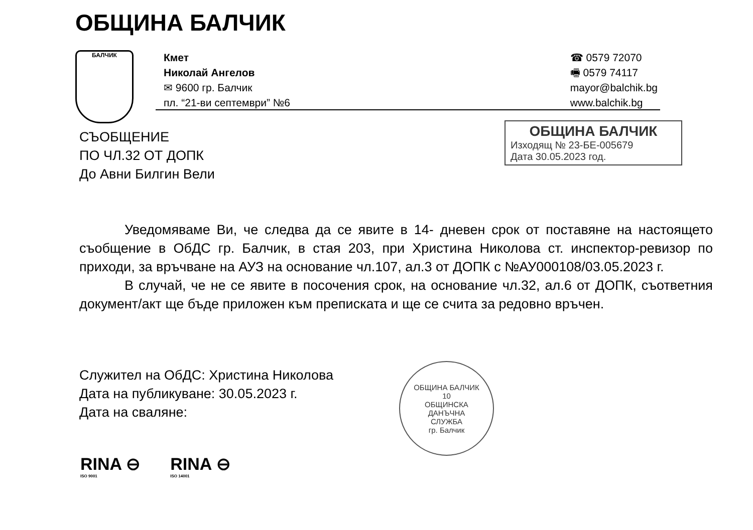ОБЩИНА БАЛЧИК
БАЛЧИК
Кмет
Николай Ангелов
✉ 9600 гр. Балчик
пл. “21-ви септември” №6
☎ 0579 72070
🖷 0579 74117
mayor@balchik.bg
www.balchik.bg
СЪОБЩЕНИЕ
ПО ЧЛ.32 ОТ ДОПК
До Авни Билгин Вели
ОБЩИНА БАЛЧИК
Изходящ № 23-БЕ-005679
Дата 30.05.2023 год.
Уведомяваме Ви, че следва да се явите в 14- дневен срок от поставяне на настоящето съобщение в ОбДС гр. Балчик, в стая 203, при Христина Николова ст. инспектор-ревизор по приходи, за връчване на АУЗ на основание чл.107, ал.3 от ДОПК с №АУ000108/03.05.2023 г.
В случай, че не се явите в посочения срок, на основание чл.32, ал.6 от ДОПК, съответния документ/акт ще бъде приложен към преписката и ще се счита за редовно връчен.
Служител на ОбДС: Христина Николова
Дата на публикуване: 30.05.2023 г.
Дата на сваляне:
ОБЩИНА БАЛЧИК
10
ОБЩИНСКА
ДАНЪЧНА
СЛУЖБА
гр. Балчик
RINA ⊖
ISO 9001
RINA ⊖
ISO 14001